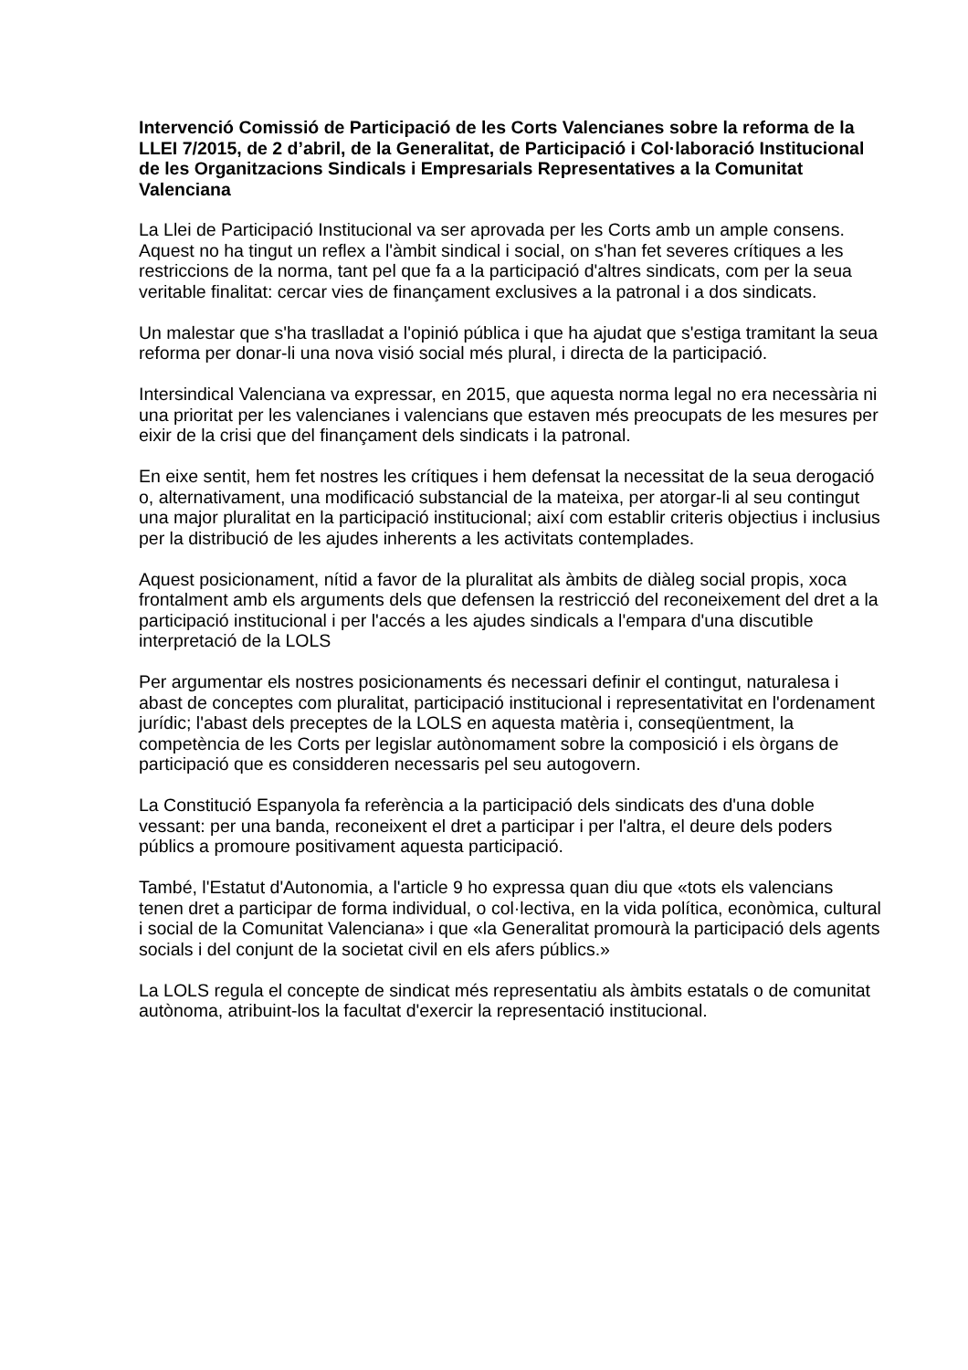Intervenció Comissió de Participació de les Corts Valencianes sobre la reforma de la LLEI 7/2015, de 2 d’abril, de la Generalitat, de Participació i Col·laboració Institucional de les Organitzacions Sindicals i Empresarials Representatives a la Comunitat Valenciana
La Llei de Participació Institucional va ser aprovada per les Corts amb un ample consens. Aquest no ha tingut un reflex a l'àmbit sindical i social, on s'han fet severes crítiques a les restriccions de la norma, tant pel que fa a la participació d'altres sindicats, com per la seua veritable finalitat: cercar vies de finançament exclusives a la patronal i a dos sindicats.
Un malestar que s'ha traslladat a l'opinió pública i que ha ajudat que s'estiga tramitant la seua reforma per donar-li una nova visió social més plural, i directa de la participació.
Intersindical Valenciana va expressar, en 2015, que aquesta norma legal no era necessària ni una prioritat per les valencianes i valencians que estaven més preocupats de les mesures per eixir de la crisi que del finançament dels sindicats i la patronal.
En eixe sentit, hem fet nostres les crítiques i hem defensat la necessitat de la seua derogació o, alternativament, una modificació substancial de la mateixa, per atorgar-li al seu contingut una major pluralitat en la participació institucional; així com establir criteris objectius i inclusius per la distribució de les ajudes inherents a les activitats contemplades.
Aquest posicionament, nítid a favor de la pluralitat als àmbits de diàleg social propis, xoca frontalment amb els arguments dels que defensen la restricció del reconeixement del dret a la participació institucional i per l'accés a les ajudes sindicals a l'empara d'una discutible interpretació de la LOLS
Per argumentar els nostres posicionaments és necessari definir el contingut, naturalesa i abast de conceptes com pluralitat, participació institucional i representativitat en l'ordenament jurídic; l'abast dels preceptes de la LOLS en aquesta matèria i, conseqüentment, la competència de les Corts per legislar autònomament sobre la composició i els òrgans de participació que es considderen necessaris pel seu autogovern.
La Constitució Espanyola fa referència a la participació dels sindicats des d'una doble vessant: per una banda, reconeixent el dret a participar i per l'altra, el deure dels poders públics a promoure positivament aquesta participació.
També, l'Estatut d'Autonomia, a l'article 9 ho expressa quan diu que «tots els valencians tenen dret a participar de forma individual, o col·lectiva, en la vida política, econòmica, cultural i social de la Comunitat Valenciana» i que «la Generalitat promourà la participació dels agents socials i del conjunt de la societat civil en els afers públics.»
La LOLS regula el concepte de sindicat més representatiu als àmbits estatals o de comunitat autònoma, atribuint-los la facultat d'exercir la representació institucional.